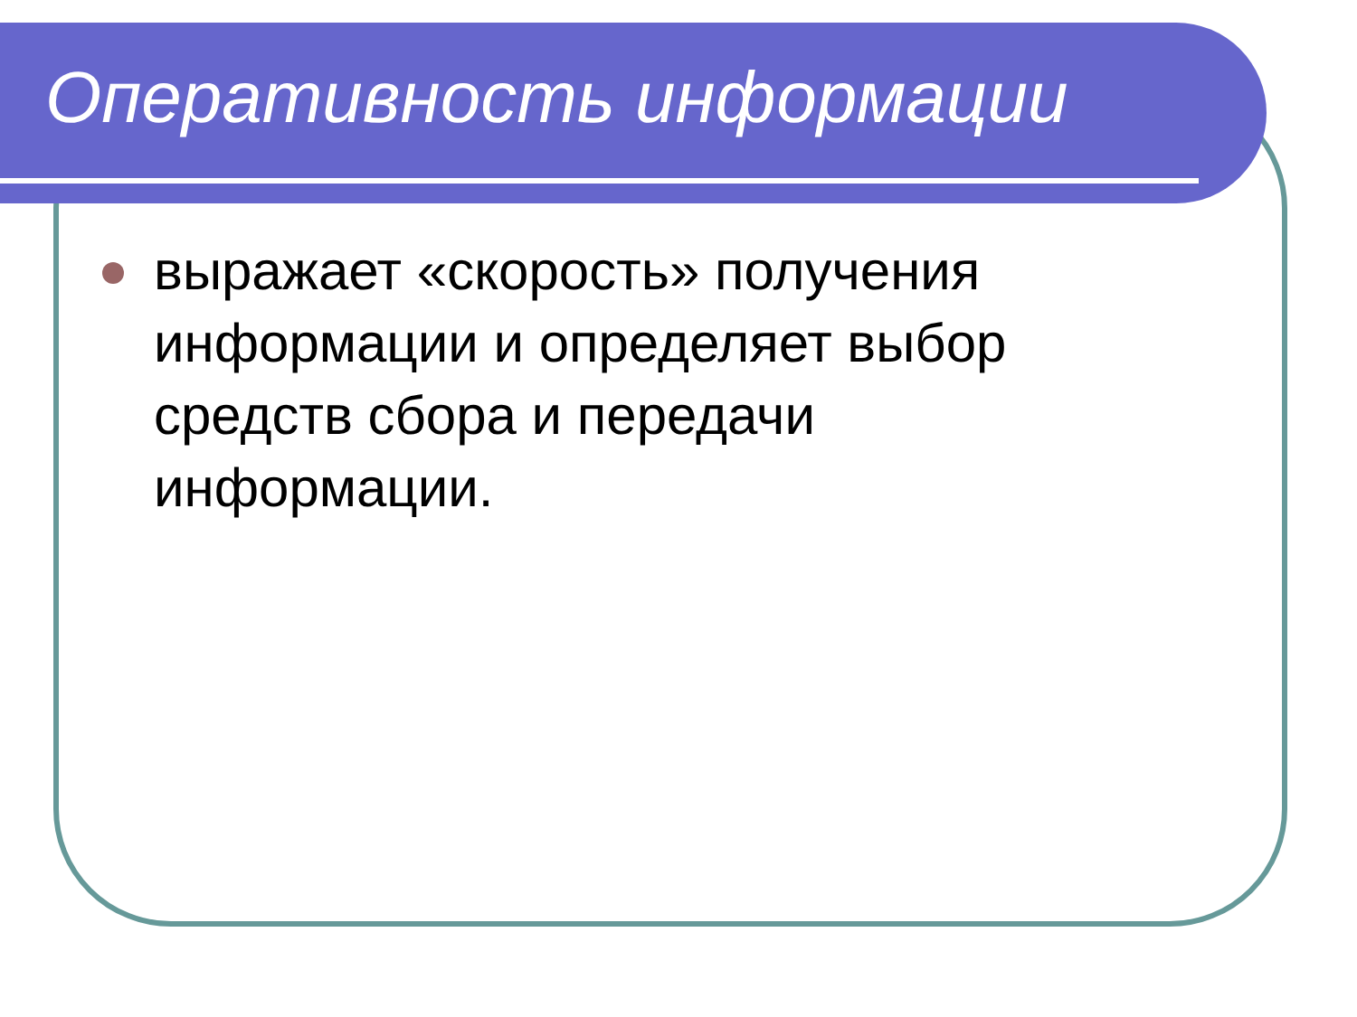Оперативность информации
выражает «скорость» получения информации и определяет выбор средств сбора и передачи информации.